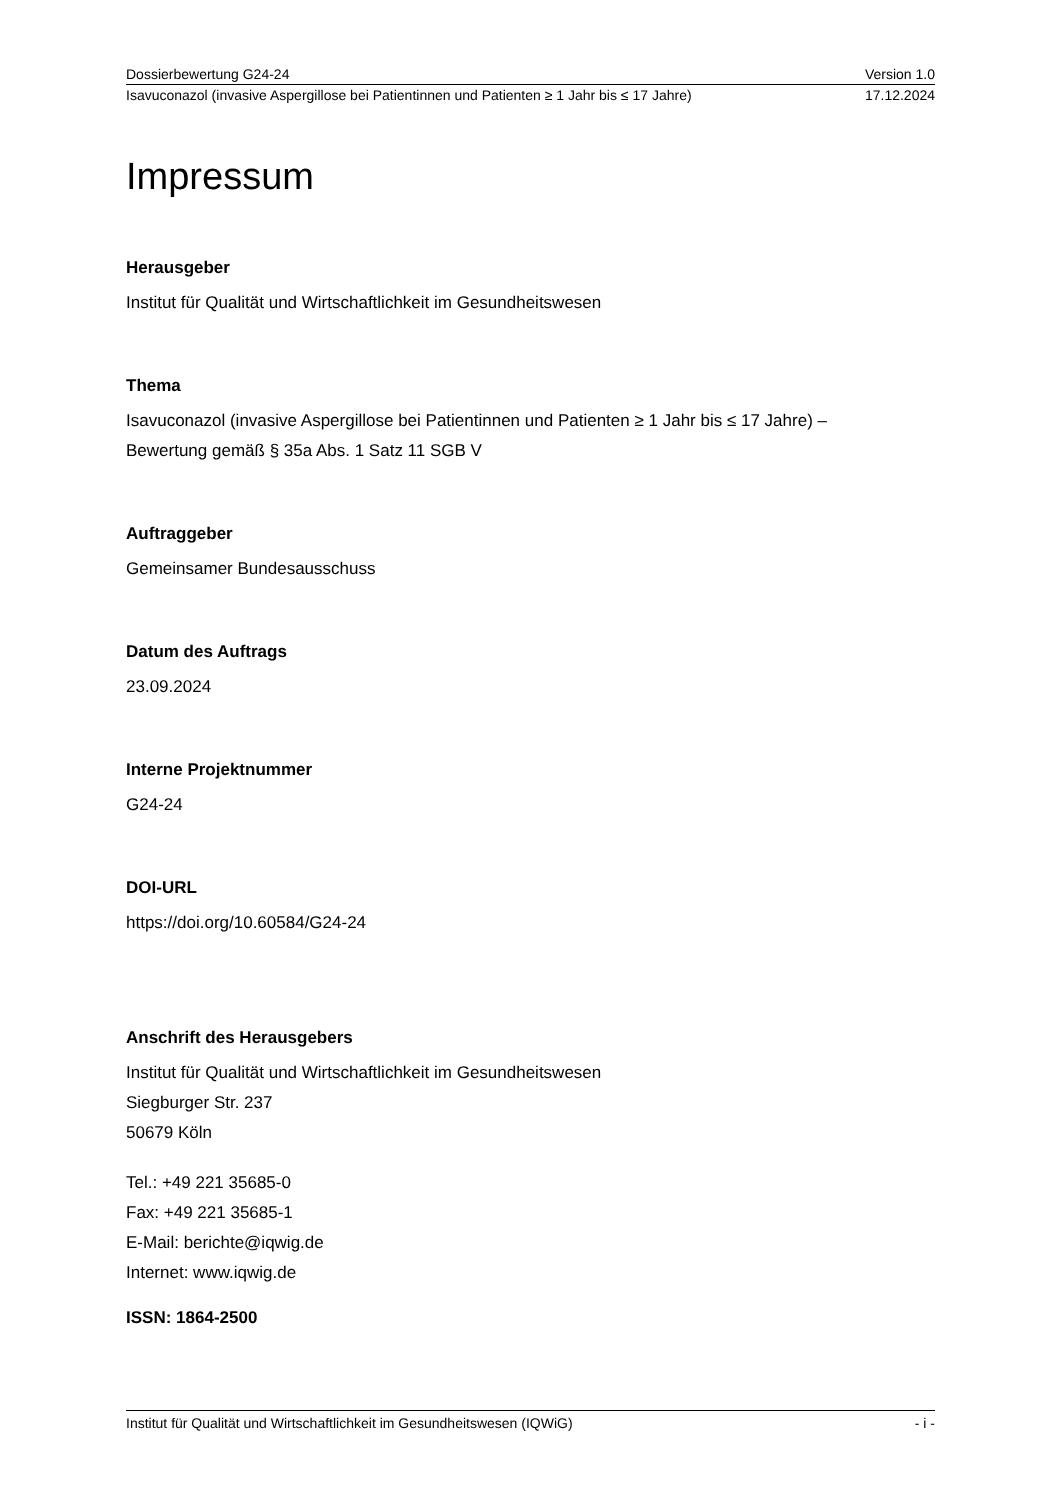Dossierbewertung G24-24 Version 1.0
Isavuconazol (invasive Aspergillose bei Patientinnen und Patienten ≥ 1 Jahr bis ≤ 17 Jahre) 17.12.2024
Impressum
Herausgeber
Institut für Qualität und Wirtschaftlichkeit im Gesundheitswesen
Thema
Isavuconazol (invasive Aspergillose bei Patientinnen und Patienten ≥ 1 Jahr bis ≤ 17 Jahre) –
Bewertung gemäß § 35a Abs. 1 Satz 11 SGB V
Auftraggeber
Gemeinsamer Bundesausschuss
Datum des Auftrags
23.09.2024
Interne Projektnummer
G24-24
DOI-URL
https://doi.org/10.60584/G24-24
Anschrift des Herausgebers
Institut für Qualität und Wirtschaftlichkeit im Gesundheitswesen
Siegburger Str. 237
50679 Köln
Tel.: +49 221 35685-0
Fax: +49 221 35685-1
E-Mail: berichte@iqwig.de
Internet: www.iqwig.de
ISSN: 1864-2500
Institut für Qualität und Wirtschaftlichkeit im Gesundheitswesen (IQWiG) - i -